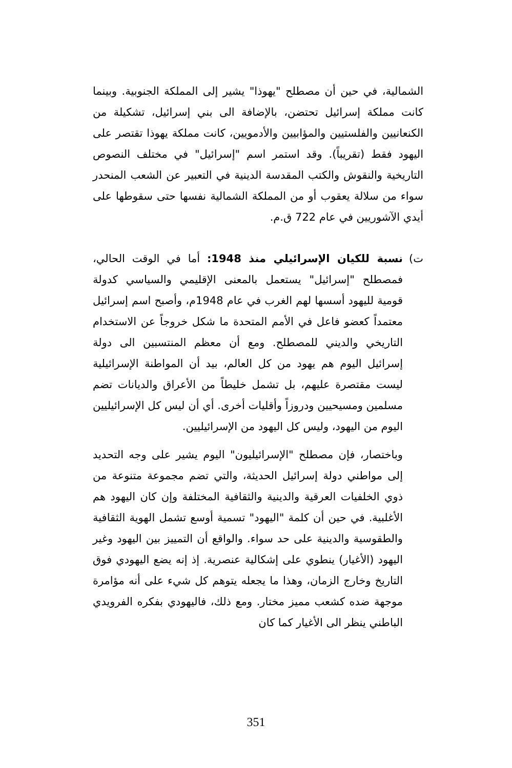الشمالية، في حين أن مصطلح "يهوذا" يشير إلى المملكة الجنوبية. وبينما كانت مملكة إسرائيل تحتضن، بالإضافة الى بني إسرائيل، تشكيلة من الكنعانيين والفلستيين والمؤابيين والأدمويين، كانت مملكة يهوذا تقتصر على اليهود فقط (تقريباً). وقد استمر اسم "إسرائيل" في مختلف النصوص التاريخية والنقوش والكتب المقدسة الدينية في التعبير عن الشعب المنحدر سواء من سلالة يعقوب أو من المملكة الشمالية نفسها حتى سقوطها على أيدي الآشوريين في عام 722 ق.م.
ت) نسبة للكيان الإسرائيلي منذ 1948: أما في الوقت الحالي، فمصطلح "إسرائيل" يستعمل بالمعنى الإقليمي والسياسي كدولة قومية لليهود أسسها لهم الغرب في عام 1948م، وأصبح اسم إسرائيل معتمداً كعضو فاعل في الأمم المتحدة ما شكل خروجاً عن الاستخدام التاريخي والديني للمصطلح. ومع أن معظم المنتسبين الى دولة إسرائيل اليوم هم يهود من كل العالم، بيد أن المواطنة الإسرائيلية ليست مقتصرة عليهم، بل تشمل خليطاً من الأعراق والديانات تضم مسلمين ومسيحيين ودروزاً وأقليات أخرى. أي أن ليس كل الإسرائيليين اليوم من اليهود، وليس كل اليهود من الإسرائيليين.
وباختصار، فإن مصطلح "الإسرائيليون" اليوم يشير على وجه التحديد إلى مواطني دولة إسرائيل الحديثة، والتي تضم مجموعة متنوعة من ذوي الخلفيات العرقية والدينية والثقافية المختلفة وإن كان اليهود هم الأغلبية. في حين أن كلمة "اليهود" تسمية أوسع تشمل الهوية الثقافية والطقوسية والدينية على حد سواء. والواقع أن التمييز بين اليهود وغير اليهود (الأغيار) ينطوي على إشكالية عنصرية. إذ إنه يضع اليهودي فوق التاريخ وخارج الزمان، وهذا ما يجعله يتوهم كل شيء على أنه مؤامرة موجهة ضده كشعب مميز مختار. ومع ذلك، فاليهودي بفكره الفرويدي الباطني ينظر الى الأغيار كما كان
351